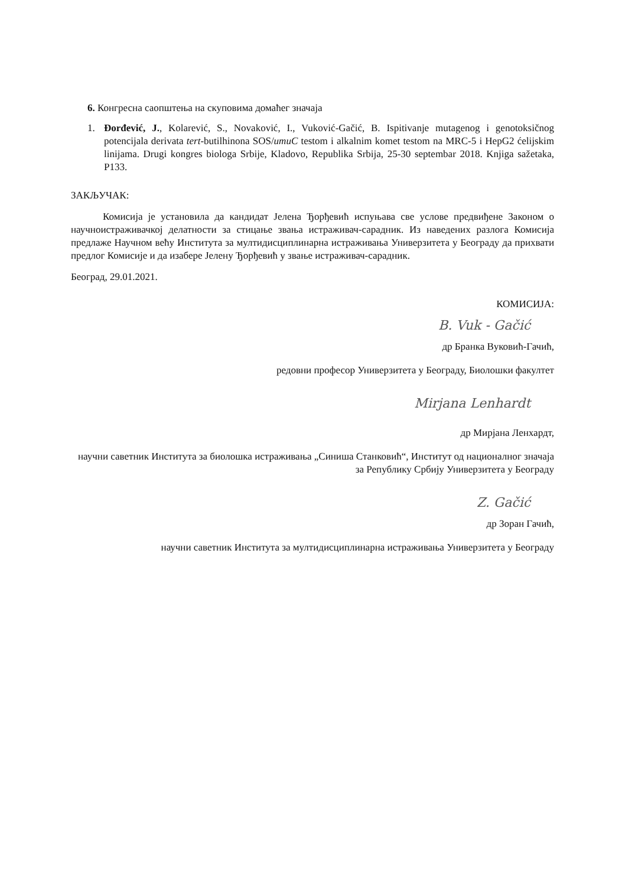6. Конгресна саопштења на скуповима домаћег значаја
1. Đorđević, J., Kolarević, S., Novaković, I., Vuković-Gačić, B. Ispitivanje mutagenog i genotoksičnog potencijala derivata tert-butilhinona SOS/umuC testom i alkalnim komet testom na MRC-5 i HepG2 ćelijskim linijama. Drugi kongres biologa Srbije, Kladovo, Republika Srbija, 25-30 septembar 2018. Knjiga sažetaka, P133.
ЗАКЉУЧАК:
Комисија је установила да кандидат Јелена Ђорђевић испуњава све услове предвиђене Законом о научноистраживачкој делатности за стицање звања истраживач-сарадник. Из наведених разлога Комисија предлаже Научном већу Института за мултидисциплинарна истраживања Универзитета у Београду да прихвати предлог Комисије и да изабере Јелену Ђорђевић у звање истраживач-сарадник.
Београд, 29.01.2021.
КОМИСИЈА:
B. Vuk - Gačić
др Бранка Вуковић-Гачић,
редовни професор Универзитета у Београду, Биолошки факултет
Mirjana Lenhardt
др Мирјана Ленхардт,
научни саветник Института за биолошка истраживања „Синиша Станковић“, Институт од националног значаја за Републику Србију Универзитета у Београду
Z. Gačić
др Зоран Гачић,
научни саветник Института за мултидисциплинарна истраживања Универзитета у Београду